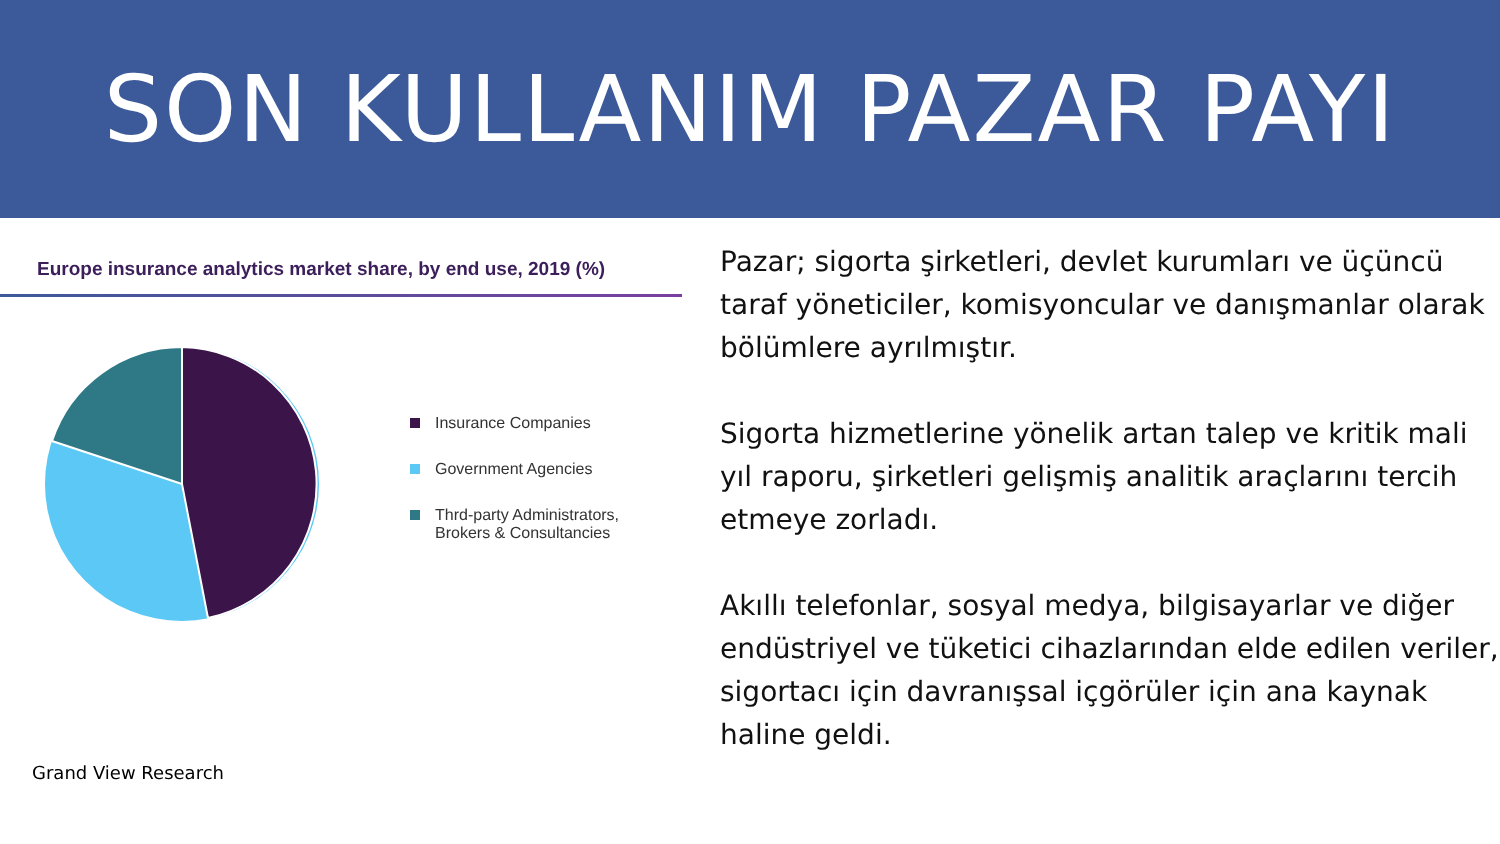SON KULLANIM PAZAR PAYI
Europe insurance analytics market share, by end use, 2019 (%)
Insurance Companies
Government Agencies
Thrd-party Administrators,
Brokers & Consultancies
Grand View Research
Pazar; sigorta şirketleri, devlet kurumları ve üçüncü taraf yöneticiler, komisyoncular ve danışmanlar olarak bölümlere ayrılmıştır.
Sigorta hizmetlerine yönelik artan talep ve kritik mali yıl raporu, şirketleri gelişmiş analitik araçlarını tercih etmeye zorladı.
Akıllı telefonlar, sosyal medya, bilgisayarlar ve diğer endüstriyel ve tüketici cihazlarından elde edilen veriler, sigortacı için davranışsal içgörüler için ana kaynak haline geldi.